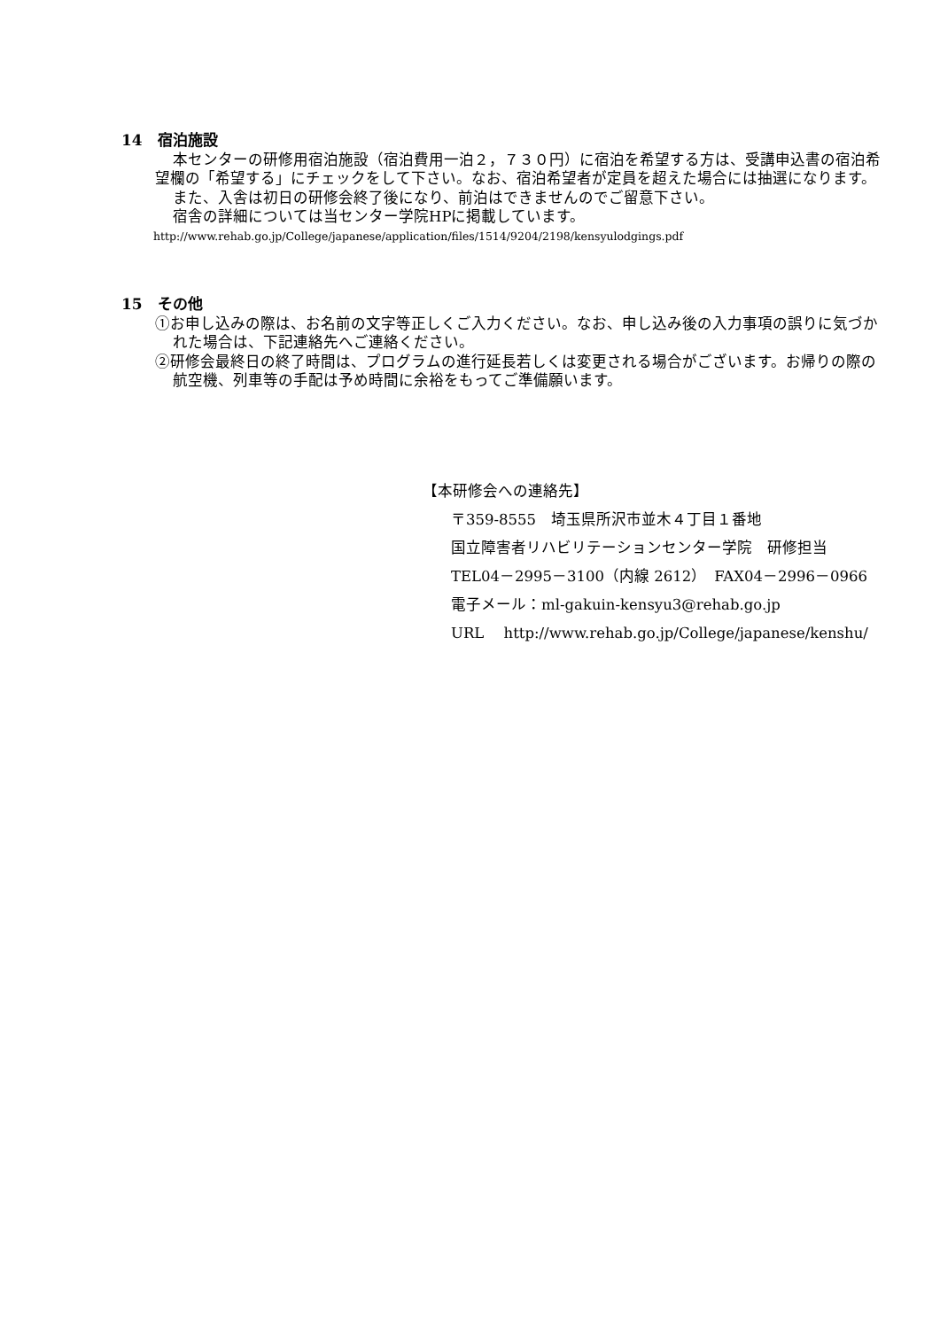14　宿泊施設
本センターの研修用宿泊施設（宿泊費用一泊２，７３０円）に宿泊を希望する方は、受講申込書の宿泊希望欄の「希望する」にチェックをして下さい。なお、宿泊希望者が定員を超えた場合には抽選になります。
また、入舎は初日の研修会終了後になり、前泊はできませんのでご留意下さい。
宿舎の詳細については当センター学院HPに掲載しています。
http://www.rehab.go.jp/College/japanese/application/files/1514/9204/2198/kensyulodgings.pdf
15　その他
①お申し込みの際は、お名前の文字等正しくご入力ください。なお、申し込み後の入力事項の誤りに気づかれた場合は、下記連絡先へご連絡ください。
②研修会最終日の終了時間は、プログラムの進行延長若しくは変更される場合がございます。お帰りの際の航空機、列車等の手配は予め時間に余裕をもってご準備願います。
【本研修会への連絡先】
〒359-8555　埼玉県所沢市並木４丁目１番地
国立障害者リハビリテーションセンター学院　研修担当
TEL04－2995－3100（内線 2612）　FAX04－2996－0966
電子メール：ml-gakuin-kensyu3@rehab.go.jp
URL　 http://www.rehab.go.jp/College/japanese/kenshu/